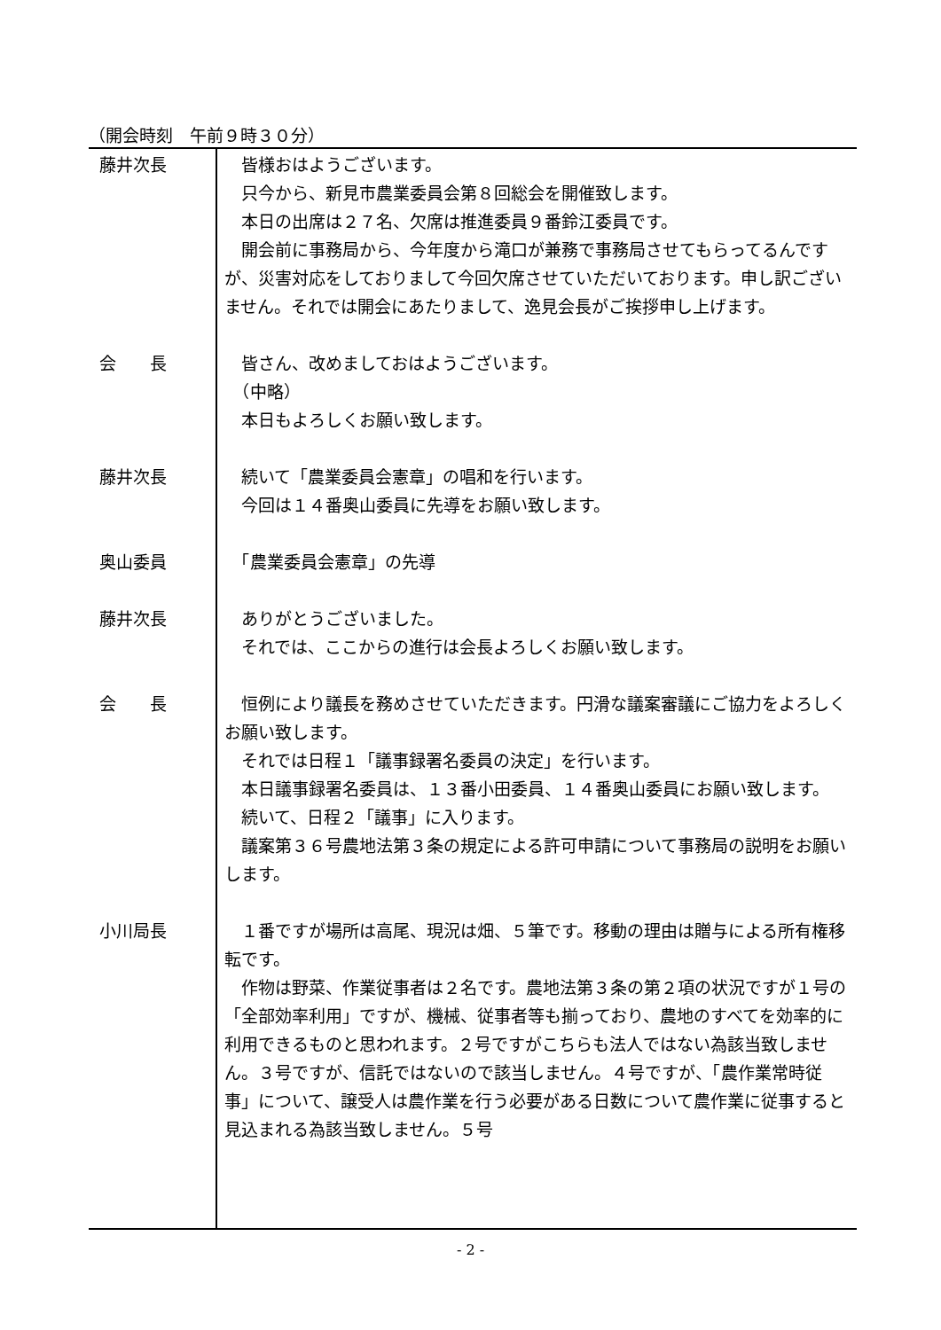（開会時刻　午前９時３０分）
藤井次長 　皆様おはようございます。
　只今から、新見市農業委員会第８回総会を開催致します。
　本日の出席は２７名、欠席は推進委員９番鈴江委員です。
　開会前に事務局から、今年度から滝口が兼務で事務局させてもらってるんですが、災害対応をしておりまして今回欠席させていただいております。申し訳ございません。それでは開会にあたりまして、逸見会長がご挨拶申し上げます。
会　　長 　皆さん、改めましておはようございます。
　（中略）
　本日もよろしくお願い致します。
藤井次長 　続いて「農業委員会憲章」の唱和を行います。
　今回は１４番奥山委員に先導をお願い致します。
奥山委員 　「農業委員会憲章」の先導
藤井次長 　ありがとうございました。
　それでは、ここからの進行は会長よろしくお願い致します。
会　　長 　恒例により議長を務めさせていただきます。円滑な議案審議にご協力をよろしくお願い致します。
　それでは日程１「議事録署名委員の決定」を行います。
　本日議事録署名委員は、１３番小田委員、１４番奥山委員にお願い致します。
　続いて、日程２「議事」に入ります。
　議案第３６号農地法第３条の規定による許可申請について事務局の説明をお願いします。
小川局長 　１番ですが場所は高尾、現況は畑、５筆です。移動の理由は贈与による所有権移転です。
　作物は野菜、作業従事者は２名です。農地法第３条の第２項の状況ですが１号の「全部効率利用」ですが、機械、従事者等も揃っており、農地のすべてを効率的に利用できるものと思われます。２号ですがこちらも法人ではない為該当致しません。３号ですが、信託ではないので該当しません。４号ですが、「農作業常時従事」について、譲受人は農作業を行う必要がある日数について農作業に従事すると見込まれる為該当致しません。５号
- 2 -